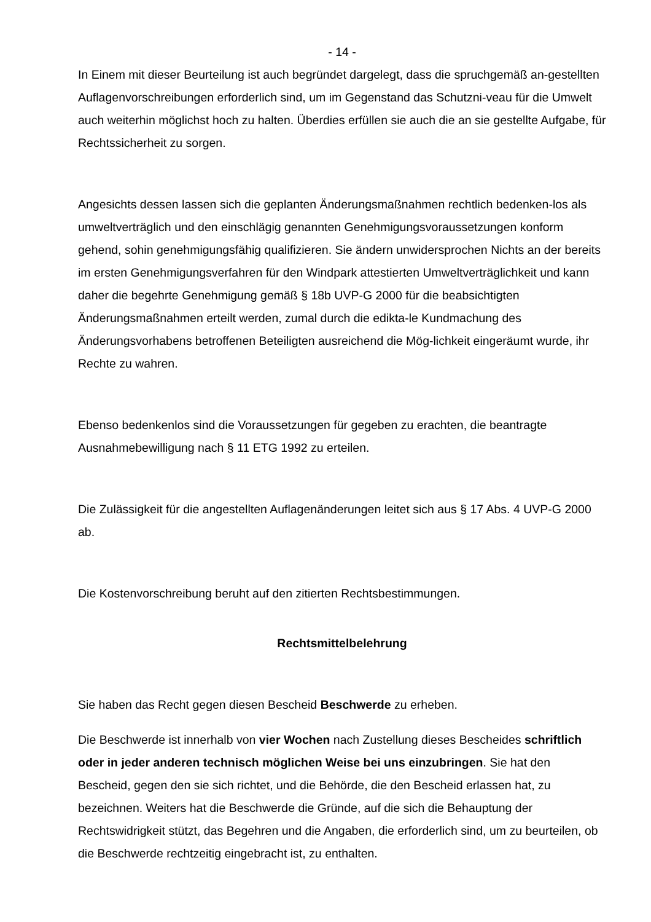- 14 -
In Einem mit dieser Beurteilung ist auch begründet dargelegt, dass die spruchgemäß an-gestellten Auflagenvorschreibungen erforderlich sind, um im Gegenstand das Schutzni-veau für die Umwelt auch weiterhin möglichst hoch zu halten. Überdies erfüllen sie auch die an sie gestellte Aufgabe, für Rechtssicherheit zu sorgen.
Angesichts dessen lassen sich die geplanten Änderungsmaßnahmen rechtlich bedenken-los als umweltverträglich und den einschlägig genannten Genehmigungsvoraussetzungen konform gehend, sohin genehmigungsfähig qualifizieren. Sie ändern unwidersprochen Nichts an der bereits im ersten Genehmigungsverfahren für den Windpark attestierten Umweltverträglichkeit und kann daher die begehrte Genehmigung gemäß § 18b UVP-G 2000 für die beabsichtigten Änderungsmaßnahmen erteilt werden, zumal durch die edikta-le Kundmachung des Änderungsvorhabens betroffenen Beteiligten ausreichend die Mög-lichkeit eingeräumt wurde, ihr Rechte zu wahren.
Ebenso bedenkenlos sind die Voraussetzungen für gegeben zu erachten, die beantragte Ausnahmebewilligung nach § 11 ETG 1992 zu erteilen.
Die Zulässigkeit für die angestellten Auflagenänderungen leitet sich aus § 17 Abs. 4 UVP-G 2000 ab.
Die Kostenvorschreibung beruht auf den zitierten Rechtsbestimmungen.
Rechtsmittelbelehrung
Sie haben das Recht gegen diesen Bescheid Beschwerde zu erheben.
Die Beschwerde ist innerhalb von vier Wochen nach Zustellung dieses Bescheides schriftlich oder in jeder anderen technisch möglichen Weise bei uns einzubringen. Sie hat den Bescheid, gegen den sie sich richtet, und die Behörde, die den Bescheid erlassen hat, zu bezeichnen. Weiters hat die Beschwerde die Gründe, auf die sich die Behauptung der Rechtswidrigkeit stützt, das Begehren und die Angaben, die erforderlich sind, um zu beurteilen, ob die Beschwerde rechtzeitig eingebracht ist, zu enthalten.